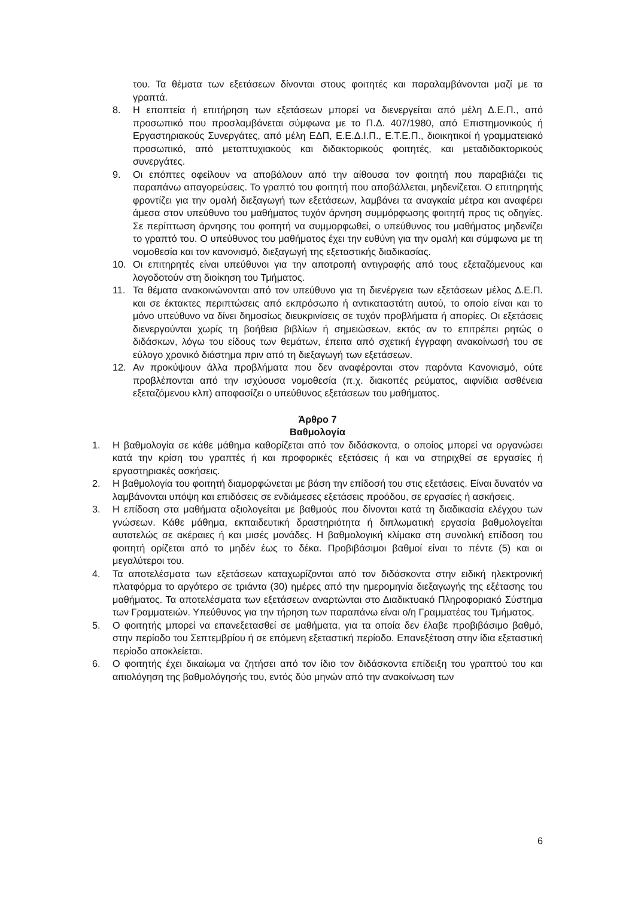του. Τα θέματα των εξετάσεων δίνονται στους φοιτητές και παραλαμβάνονται μαζί με τα γραπτά.
8. Η εποπτεία ή επιτήρηση των εξετάσεων μπορεί να διενεργείται από μέλη Δ.Ε.Π., από προσωπικό που προσλαμβάνεται σύμφωνα με το Π.Δ. 407/1980, από Επιστημονικούς ή Εργαστηριακούς Συνεργάτες, από μέλη ΕΔΠ, Ε.Ε.Δ.Ι.Π., Ε.Τ.Ε.Π., διοικητικοί ή γραμματειακό προσωπικό, από μεταπτυχιακούς και διδακτορικούς φοιτητές, και μεταδιδακτορικούς συνεργάτες.
9. Οι επόπτες οφείλουν να αποβάλουν από την αίθουσα τον φοιτητή που παραβιάζει τις παραπάνω απαγορεύσεις. Το γραπτό του φοιτητή που αποβάλλεται, μηδενίζεται. Ο επιτηρητής φροντίζει για την ομαλή διεξαγωγή των εξετάσεων, λαμβάνει τα αναγκαία μέτρα και αναφέρει άμεσα στον υπεύθυνο του μαθήματος τυχόν άρνηση συμμόρφωσης φοιτητή προς τις οδηγίες. Σε περίπτωση άρνησης του φοιτητή να συμμορφωθεί, ο υπεύθυνος του μαθήματος μηδενίζει το γραπτό του. Ο υπεύθυνος του μαθήματος έχει την ευθύνη για την ομαλή και σύμφωνα με τη νομοθεσία και τον κανονισμό, διεξαγωγή της εξεταστικής διαδικασίας.
10. Οι επιτηρητές είναι υπεύθυνοι για την αποτροπή αντιγραφής από τους εξεταζόμενους και λογοδοτούν στη διοίκηση του Τμήματος.
11. Τα θέματα ανακοινώνονται από τον υπεύθυνο για τη διενέργεια των εξετάσεων μέλος Δ.Ε.Π. και σε έκτακτες περιπτώσεις από εκπρόσωπο ή αντικαταστάτη αυτού, το οποίο είναι και το μόνο υπεύθυνο να δίνει δημοσίως διευκρινίσεις σε τυχόν προβλήματα ή απορίες. Οι εξετάσεις διενεργούνται χωρίς τη βοήθεια βιβλίων ή σημειώσεων, εκτός αν το επιτρέπει ρητώς ο διδάσκων, λόγω του είδους των θεμάτων, έπειτα από σχετική έγγραφη ανακοίνωσή του σε εύλογο χρονικό διάστημα πριν από τη διεξαγωγή των εξετάσεων.
12. Αν προκύψουν άλλα προβλήματα που δεν αναφέρονται στον παρόντα Κανονισμό, ούτε προβλέπονται από την ισχύουσα νομοθεσία (π.χ. διακοπές ρεύματος, αιφνίδια ασθένεια εξεταζόμενου κλπ) αποφασίζει ο υπεύθυνος εξετάσεων του μαθήματος.
Άρθρο 7
Βαθμολογία
1. Η βαθμολογία σε κάθε μάθημα καθορίζεται από τον διδάσκοντα, ο οποίος μπορεί να οργανώσει κατά την κρίση του γραπτές ή και προφορικές εξετάσεις ή και να στηριχθεί σε εργασίες ή εργαστηριακές ασκήσεις.
2. Η βαθμολογία του φοιτητή διαμορφώνεται με βάση την επίδοσή του στις εξετάσεις. Είναι δυνατόν να λαμβάνονται υπόψη και επιδόσεις σε ενδιάμεσες εξετάσεις προόδου, σε εργασίες ή ασκήσεις.
3. Η επίδοση στα μαθήματα αξιολογείται με βαθμούς που δίνονται κατά τη διαδικασία ελέγχου των γνώσεων. Κάθε μάθημα, εκπαιδευτική δραστηριότητα ή διπλωματική εργασία βαθμολογείται αυτοτελώς σε ακέραιες ή και μισές μονάδες. Η βαθμολογική κλίμακα στη συνολική επίδοση του φοιτητή ορίζεται από το μηδέν έως το δέκα. Προβιβάσιμοι βαθμοί είναι το πέντε (5) και οι μεγαλύτεροι του.
4. Τα αποτελέσματα των εξετάσεων καταχωρίζονται από τον διδάσκοντα στην ειδική ηλεκτρονική πλατφόρμα το αργότερο σε τριάντα (30) ημέρες από την ημερομηνία διεξαγωγής της εξέτασης του μαθήματος. Τα αποτελέσματα των εξετάσεων αναρτώνται στο Διαδικτυακό Πληροφοριακό Σύστημα των Γραμματειών. Υπεύθυνος για την τήρηση των παραπάνω είναι ο/η Γραμματέας του Τμήματος.
5. Ο φοιτητής μπορεί να επανεξετασθεί σε μαθήματα, για τα οποία δεν έλαβε προβιβάσιμο βαθμό, στην περίοδο του Σεπτεμβρίου ή σε επόμενη εξεταστική περίοδο. Επανεξέταση στην ίδια εξεταστική περίοδο αποκλείεται.
6. Ο φοιτητής έχει δικαίωμα να ζητήσει από τον ίδιο τον διδάσκοντα επίδειξη του γραπτού του και αιτιολόγηση της βαθμολόγησής του, εντός δύο μηνών από την ανακοίνωση των
6